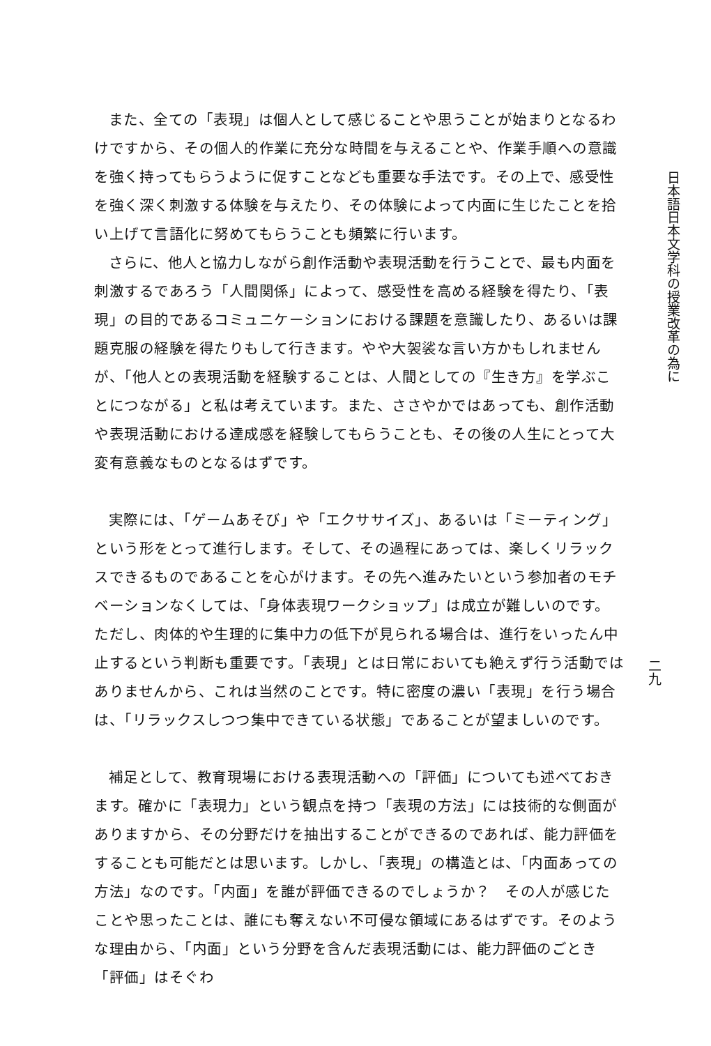また、全ての「表現」は個人として感じることや思うことが始まりとなるわけですから、その個人的作業に充分な時間を与えることや、作業手順への意識を強く持ってもらうように促すことなども重要な手法です。その上で、感受性を強く深く刺激する体験を与えたり、その体験によって内面に生じたことを拾い上げて言語化に努めてもらうことも頻繁に行います。
さらに、他人と協力しながら創作活動や表現活動を行うことで、最も内面を刺激するであろう「人間関係」によって、感受性を高める経験を得たり、「表現」の目的であるコミュニケーションにおける課題を意識したり、あるいは課題克服の経験を得たりもして行きます。やや大袈裟な言い方かもしれませんが、「他人との表現活動を経験することは、人間としての『生き方』を学ぶことにつながる」と私は考えています。また、ささやかではあっても、創作活動や表現活動における達成感を経験してもらうことも、その後の人生にとって大変有意義なものとなるはずです。
実際には、「ゲームあそび」や「エクササイズ」、あるいは「ミーティング」という形をとって進行します。そして、その過程にあっては、楽しくリラックスできるものであることを心がけます。その先へ進みたいという参加者のモチベーションなくしては、「身体表現ワークショップ」は成立が難しいのです。ただし、肉体的や生理的に集中力の低下が見られる場合は、進行をいったん中止するという判断も重要です。「表現」とは日常においても絶えず行う活動ではありませんから、これは当然のことです。特に密度の濃い「表現」を行う場合は、「リラックスしつつ集中できている状態」であることが望ましいのです。
補足として、教育現場における表現活動への「評価」についても述べておきます。確かに「表現力」という観点を持つ「表現の方法」には技術的な側面がありますから、その分野だけを抽出することができるのであれば、能力評価をすることも可能だとは思います。しかし、「表現」の構造とは、「内面あっての方法」なのです。「内面」を誰が評価できるのでしょうか？　その人が感じたことや思ったことは、誰にも奪えない不可侵な領域にあるはずです。そのような理由から、「内面」という分野を含んだ表現活動には、能力評価のごとき「評価」はそぐわ
日本語日本文学科の授業改革の為に
二九